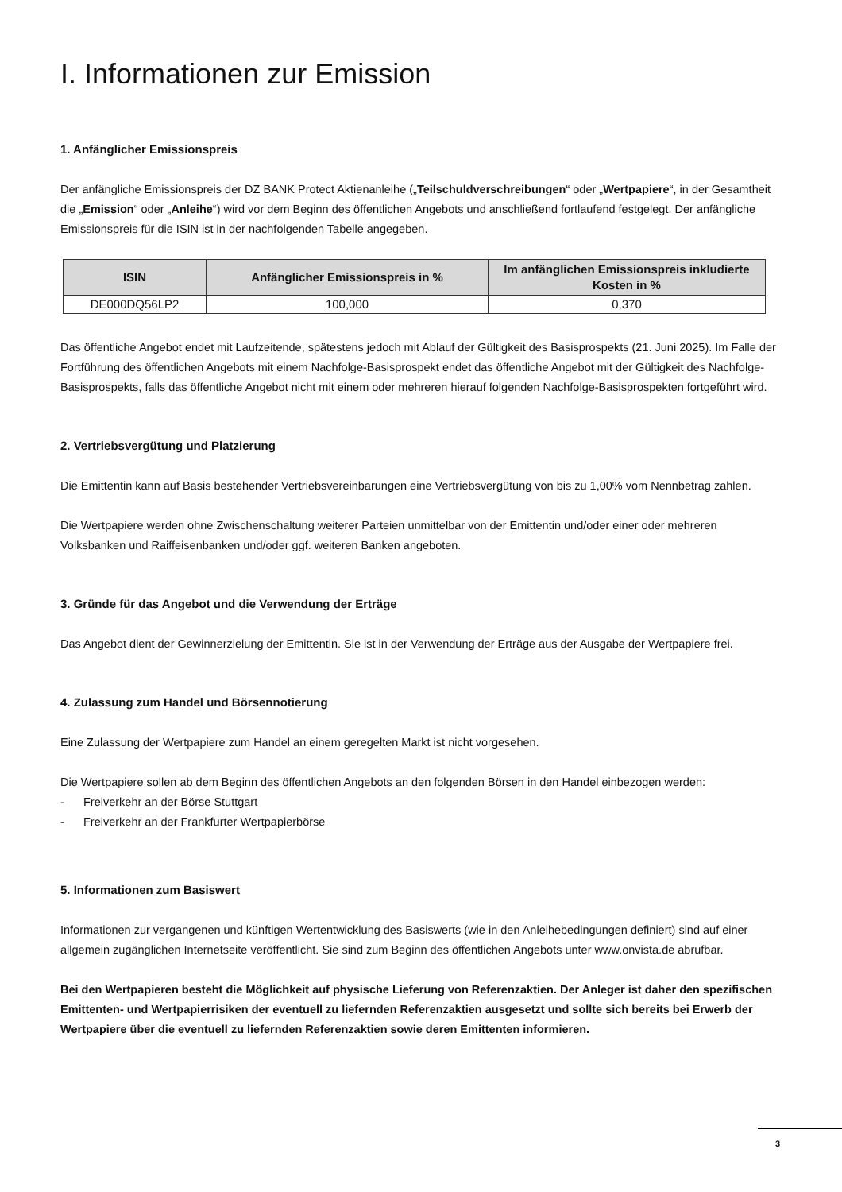I. Informationen zur Emission
1. Anfänglicher Emissionspreis
Der anfängliche Emissionspreis der DZ BANK Protect Aktienanleihe („Teilschuldverschreibungen“ oder „Wertpapiere“, in der Gesamtheit die „Emission“ oder „Anleihe“) wird vor dem Beginn des öffentlichen Angebots und anschließend fortlaufend festgelegt. Der anfängliche Emissionspreis für die ISIN ist in der nachfolgenden Tabelle angegeben.
| ISIN | Anfänglicher Emissionspreis in % | Im anfänglichen Emissionspreis inkludierte Kosten in % |
| --- | --- | --- |
| DE000DQ56LP2 | 100,000 | 0,370 |
Das öffentliche Angebot endet mit Laufzeitende, spätestens jedoch mit Ablauf der Gültigkeit des Basisprospekts (21. Juni 2025). Im Falle der Fortführung des öffentlichen Angebots mit einem Nachfolge-Basisprospekt endet das öffentliche Angebot mit der Gültigkeit des Nachfolge-Basisprospekts, falls das öffentliche Angebot nicht mit einem oder mehreren hierauf folgenden Nachfolge-Basisprospekten fortgeführt wird.
2. Vertriebsvergütung und Platzierung
Die Emittentin kann auf Basis bestehender Vertriebsvereinbarungen eine Vertriebsvergütung von bis zu 1,00% vom Nennbetrag zahlen.
Die Wertpapiere werden ohne Zwischenschaltung weiterer Parteien unmittelbar von der Emittentin und/oder einer oder mehreren Volksbanken und Raiffeisenbanken und/oder ggf. weiteren Banken angeboten.
3. Gründe für das Angebot und die Verwendung der Erträge
Das Angebot dient der Gewinnerzielung der Emittentin. Sie ist in der Verwendung der Erträge aus der Ausgabe der Wertpapiere frei.
4. Zulassung zum Handel und Börsennotierung
Eine Zulassung der Wertpapiere zum Handel an einem geregelten Markt ist nicht vorgesehen.
Die Wertpapiere sollen ab dem Beginn des öffentlichen Angebots an den folgenden Börsen in den Handel einbezogen werden:
- Freiverkehr an der Börse Stuttgart
- Freiverkehr an der Frankfurter Wertpapierbörse
5. Informationen zum Basiswert
Informationen zur vergangenen und künftigen Wertentwicklung des Basiswerts (wie in den Anleihebedingungen definiert) sind auf einer allgemein zugänglichen Internetseite veröffentlicht. Sie sind zum Beginn des öffentlichen Angebots unter www.onvista.de abrufbar.
Bei den Wertpapieren besteht die Möglichkeit auf physische Lieferung von Referenzaktien. Der Anleger ist daher den spezifischen Emittenten- und Wertpapierrisiken der eventuell zu liefernden Referenzaktien ausgesetzt und sollte sich bereits bei Erwerb der Wertpapiere über die eventuell zu liefernden Referenzaktien sowie deren Emittenten informieren.
3